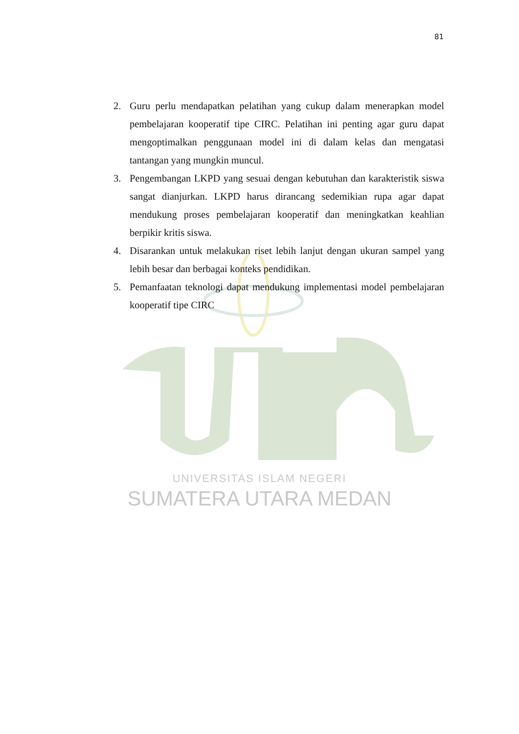81
2. Guru perlu mendapatkan pelatihan yang cukup dalam menerapkan model pembelajaran kooperatif tipe CIRC. Pelatihan ini penting agar guru dapat mengoptimalkan penggunaan model ini di dalam kelas dan mengatasi tantangan yang mungkin muncul.
3. Pengembangan LKPD yang sesuai dengan kebutuhan dan karakteristik siswa sangat dianjurkan. LKPD harus dirancang sedemikian rupa agar dapat mendukung proses pembelajaran kooperatif dan meningkatkan keahlian berpikir kritis siswa.
4. Disarankan untuk melakukan riset lebih lanjut dengan ukuran sampel yang lebih besar dan berbagai konteks pendidikan.
5. Pemanfaatan teknologi dapat mendukung implementasi model pembelajaran kooperatif tipe CIRC
UNIVERSITAS ISLAM NEGERI
SUMATERA UTARA MEDAN